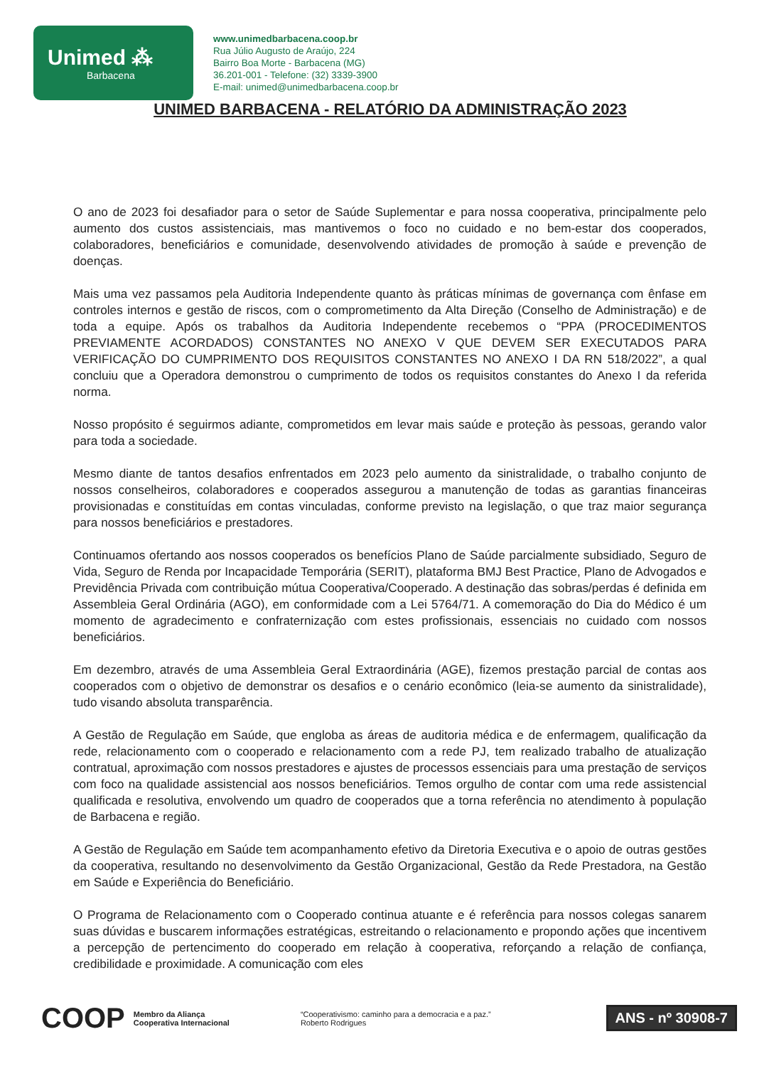Unimed ⁂
Barbacena
www.unimedbarbacena.coop.br
Rua Júlio Augusto de Araújo, 224
Bairro Boa Morte - Barbacena (MG)
36.201-001 - Telefone: (32) 3339-3900
E-mail: unimed@unimedbarbacena.coop.br
UNIMED BARBACENA - RELATÓRIO DA ADMINISTRAÇÃO 2023
O ano de 2023 foi desafiador para o setor de Saúde Suplementar e para nossa cooperativa, principalmente pelo aumento dos custos assistenciais, mas mantivemos o foco no cuidado e no bem-estar dos cooperados, colaboradores, beneficiários e comunidade, desenvolvendo atividades de promoção à saúde e prevenção de doenças.
Mais uma vez passamos pela Auditoria Independente quanto às práticas mínimas de governança com ênfase em controles internos e gestão de riscos, com o comprometimento da Alta Direção (Conselho de Administração) e de toda a equipe. Após os trabalhos da Auditoria Independente recebemos o “PPA (PROCEDIMENTOS PREVIAMENTE ACORDADOS) CONSTANTES NO ANEXO V QUE DEVEM SER EXECUTADOS PARA VERIFICAÇÃO DO CUMPRIMENTO DOS REQUISITOS CONSTANTES NO ANEXO I DA RN 518/2022”, a qual concluiu que a Operadora demonstrou o cumprimento de todos os requisitos constantes do Anexo I da referida norma.
Nosso propósito é seguirmos adiante, comprometidos em levar mais saúde e proteção às pessoas, gerando valor para toda a sociedade.
Mesmo diante de tantos desafios enfrentados em 2023 pelo aumento da sinistralidade, o trabalho conjunto de nossos conselheiros, colaboradores e cooperados assegurou a manutenção de todas as garantias financeiras provisionadas e constituídas em contas vinculadas, conforme previsto na legislação, o que traz maior segurança para nossos beneficiários e prestadores.
Continuamos ofertando aos nossos cooperados os benefícios Plano de Saúde parcialmente subsidiado, Seguro de Vida, Seguro de Renda por Incapacidade Temporária (SERIT), plataforma BMJ Best Practice, Plano de Advogados e Previdência Privada com contribuição mútua Cooperativa/Cooperado. A destinação das sobras/perdas é definida em Assembleia Geral Ordinária (AGO), em conformidade com a Lei 5764/71. A comemoração do Dia do Médico é um momento de agradecimento e confraternização com estes profissionais, essenciais no cuidado com nossos beneficiários.
Em dezembro, através de uma Assembleia Geral Extraordinária (AGE), fizemos prestação parcial de contas aos cooperados com o objetivo de demonstrar os desafios e o cenário econômico (leia-se aumento da sinistralidade), tudo visando absoluta transparência.
A Gestão de Regulação em Saúde, que engloba as áreas de auditoria médica e de enfermagem, qualificação da rede, relacionamento com o cooperado e relacionamento com a rede PJ, tem realizado trabalho de atualização contratual, aproximação com nossos prestadores e ajustes de processos essenciais para uma prestação de serviços com foco na qualidade assistencial aos nossos beneficiários. Temos orgulho de contar com uma rede assistencial qualificada e resolutiva, envolvendo um quadro de cooperados que a torna referência no atendimento à população de Barbacena e região.
A Gestão de Regulação em Saúde tem acompanhamento efetivo da Diretoria Executiva e o apoio de outras gestões da cooperativa, resultando no desenvolvimento da Gestão Organizacional, Gestão da Rede Prestadora, na Gestão em Saúde e Experiência do Beneficiário.
O Programa de Relacionamento com o Cooperado continua atuante e é referência para nossos colegas sanarem suas dúvidas e buscarem informações estratégicas, estreitando o relacionamento e propondo ações que incentivem a percepção de pertencimento do cooperado em relação à cooperativa, reforçando a relação de confiança, credibilidade e proximidade. A comunicação com eles
COOP Membro da Aliança
Cooperativa Internacional “Cooperativismo: caminho para a democracia e a paz.”
Roberto Rodrigues ANS - nº 30908-7